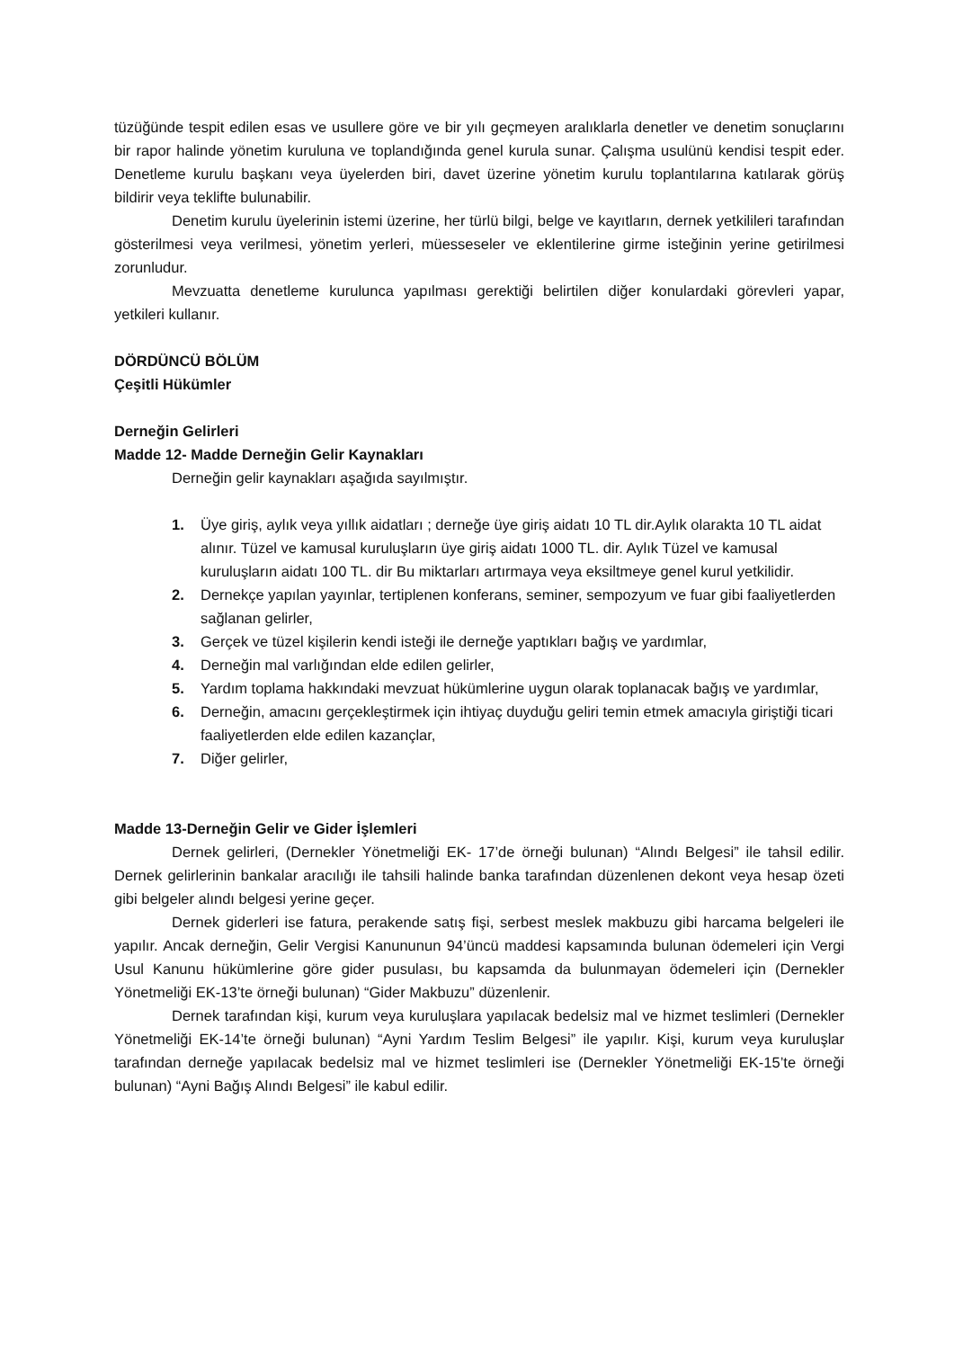tüzüğünde tespit edilen esas ve usullere göre ve bir yılı geçmeyen aralıklarla denetler ve denetim sonuçlarını bir rapor halinde yönetim kuruluna ve toplandığında genel kurula sunar. Çalışma usulünü kendisi tespit eder. Denetleme kurulu başkanı veya üyelerden biri, davet üzerine yönetim kurulu toplantılarına katılarak görüş bildirir veya teklifte bulunabilir.
Denetim kurulu üyelerinin istemi üzerine, her türlü bilgi, belge ve kayıtların, dernek yetkilileri tarafından gösterilmesi veya verilmesi, yönetim yerleri, müesseseler ve eklentilerine girme isteğinin yerine getirilmesi zorunludur.
Mevzuatta denetleme kurulunca yapılması gerektiği belirtilen diğer konulardaki görevleri yapar, yetkileri kullanır.
DÖRDÜNCÜ BÖLÜM
Çeşitli Hükümler
Derneğin Gelirleri
Madde 12- Madde Derneğin Gelir Kaynakları
Derneğin gelir kaynakları aşağıda sayılmıştır.
1. Üye giriş, aylık veya yıllık aidatları ; derneğe üye giriş aidatı 10 TL dir.Aylık olarakta 10 TL aidat alınır. Tüzel ve kamusal kuruluşların üye giriş aidatı 1000 TL. dir. Aylık Tüzel ve kamusal kuruluşların aidatı 100 TL. dir Bu miktarları artırmaya veya eksiltmeye genel kurul yetkilidir.
2. Dernekçe yapılan yayınlar, tertiplenen konferans, seminer, sempozyum ve fuar gibi faaliyetlerden sağlanan gelirler,
3. Gerçek ve tüzel kişilerin kendi isteği ile derneğe yaptıkları bağış ve yardımlar,
4. Derneğin mal varlığından elde edilen gelirler,
5. Yardım toplama hakkındaki mevzuat hükümlerine uygun olarak toplanacak bağış ve yardımlar,
6. Derneğin, amacını gerçekleştirmek için ihtiyaç duyduğu geliri temin etmek amacıyla giriştiği ticari faaliyetlerden elde edilen kazançlar,
7. Diğer gelirler,
Madde 13-Derneğin Gelir ve Gider İşlemleri
Dernek gelirleri, (Dernekler Yönetmeliği EK- 17’de örneği bulunan) “Alındı Belgesi” ile tahsil edilir. Dernek gelirlerinin bankalar aracılığı ile tahsili halinde banka tarafından düzenlenen dekont veya hesap özeti gibi belgeler alındı belgesi yerine geçer.
Dernek giderleri ise fatura, perakende satış fişi, serbest meslek makbuzu gibi harcama belgeleri ile yapılır. Ancak derneğin, Gelir Vergisi Kanununun 94’üncü maddesi kapsamında bulunan ödemeleri için Vergi Usul Kanunu hükümlerine göre gider pusulası, bu kapsamda da bulunmayan ödemeleri için (Dernekler Yönetmeliği EK-13’te örneği bulunan) “Gider Makbuzu” düzenlenir.
Dernek tarafından kişi, kurum veya kuruluşlara yapılacak bedelsiz mal ve hizmet teslimleri (Dernekler Yönetmeliği EK-14’te örneği bulunan) “Ayni Yardım Teslim Belgesi” ile yapılır. Kişi, kurum veya kuruluşlar tarafından derneğe yapılacak bedelsiz mal ve hizmet teslimleri ise (Dernekler Yönetmeliği EK-15’te örneği bulunan) “Ayni Bağış Alındı Belgesi” ile kabul edilir.